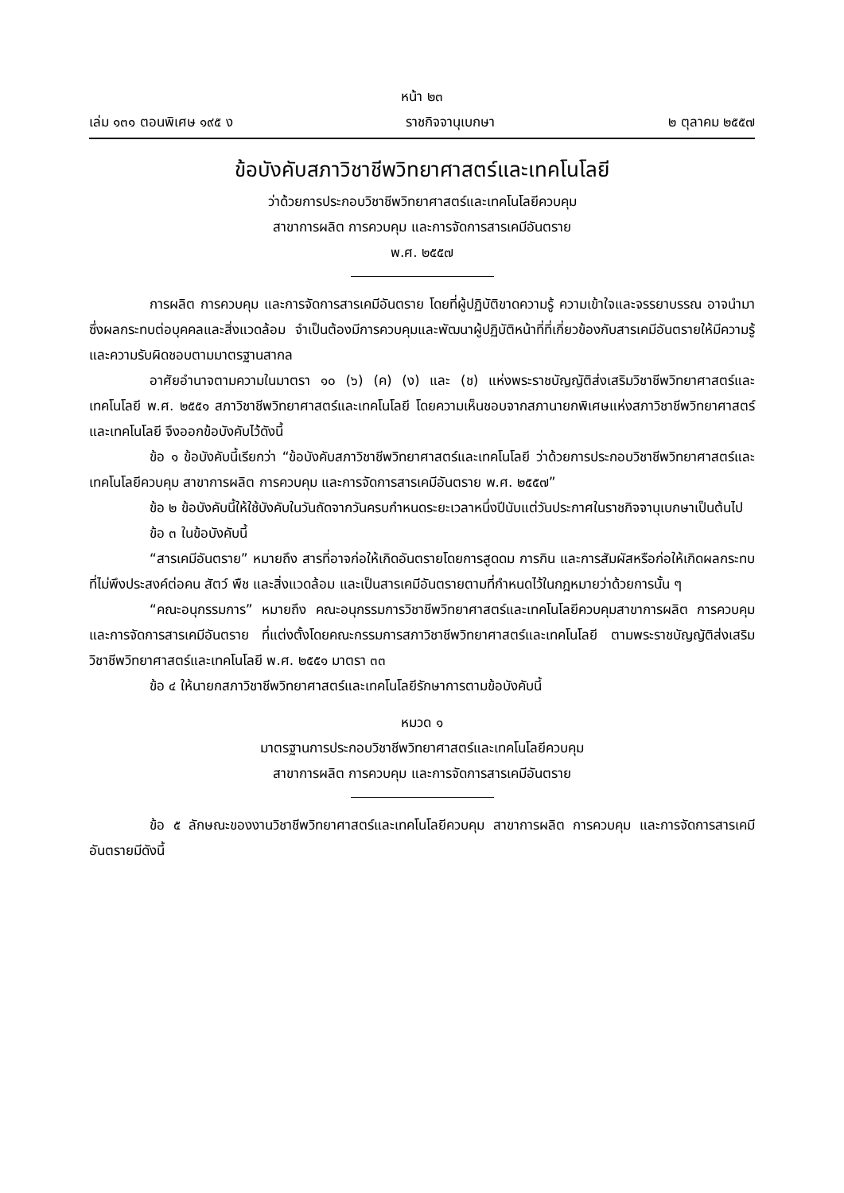หน้า ๒๓
เล่ม ๑๓๑ ตอนพิเศษ ๑๙๕ ง ราชกิจจานุเบกษา ๒ ตุลาคม ๒๕๕๗
ข้อบังคับสภาวิชาชีพวิทยาศาสตร์และเทคโนโลยี
ว่าด้วยการประกอบวิชาชีพวิทยาศาสตร์และเทคโนโลยีควบคุม
สาขาการผลิต การควบคุม และการจัดการสารเคมีอันตราย
พ.ศ. ๒๕๕๗
การผลิต การควบคุม และการจัดการสารเคมีอันตราย โดยที่ผู้ปฏิบัติขาดความรู้ ความเข้าใจและจรรยาบรรณ อาจนำมาซึ่งผลกระทบต่อบุคคลและสิ่งแวดล้อม จำเป็นต้องมีการควบคุมและพัฒนาผู้ปฏิบัติหน้าที่ที่เกี่ยวข้องกับสารเคมีอันตรายให้มีความรู้และความรับผิดชอบตามมาตรฐานสากล
อาศัยอำนาจตามความในมาตรา ๑๐ (๖) (ค) (ง) และ (ช) แห่งพระราชบัญญัติส่งเสริมวิชาชีพวิทยาศาสตร์และเทคโนโลยี พ.ศ. ๒๕๕๑ สภาวิชาชีพวิทยาศาสตร์และเทคโนโลยี โดยความเห็นชอบจากสภานายกพิเศษแห่งสภาวิชาชีพวิทยาศาสตร์และเทคโนโลยี จึงออกข้อบังคับไว้ดังนี้
ข้อ ๑ ข้อบังคับนี้เรียกว่า “ข้อบังคับสภาวิชาชีพวิทยาศาสตร์และเทคโนโลยี ว่าด้วยการประกอบวิชาชีพวิทยาศาสตร์และเทคโนโลยีควบคุม สาขาการผลิต การควบคุม และการจัดการสารเคมีอันตราย พ.ศ. ๒๕๕๗”
ข้อ ๒ ข้อบังคับนี้ให้ใช้บังคับในวันถัดจากวันครบกำหนดระยะเวลาหนึ่งปีนับแต่วันประกาศในราชกิจจานุเบกษาเป็นต้นไป
ข้อ ๓ ในข้อบังคับนี้
“สารเคมีอันตราย” หมายถึง สารที่อาจก่อให้เกิดอันตรายโดยการสูดดม การกิน และการสัมผัสหรือก่อให้เกิดผลกระทบที่ไม่พึงประสงค์ต่อคน สัตว์ พืช และสิ่งแวดล้อม และเป็นสารเคมีอันตรายตามที่กำหนดไว้ในกฎหมายว่าด้วยการนั้น ๆ
“คณะอนุกรรมการ” หมายถึง คณะอนุกรรมการวิชาชีพวิทยาศาสตร์และเทคโนโลยีควบคุมสาขาการผลิต การควบคุม และการจัดการสารเคมีอันตราย ที่แต่งตั้งโดยคณะกรรมการสภาวิชาชีพวิทยาศาสตร์และเทคโนโลยี ตามพระราชบัญญัติส่งเสริมวิชาชีพวิทยาศาสตร์และเทคโนโลยี พ.ศ. ๒๕๕๑ มาตรา ๓๓
ข้อ ๔ ให้นายกสภาวิชาชีพวิทยาศาสตร์และเทคโนโลยีรักษาการตามข้อบังคับนี้
หมวด ๑
มาตรฐานการประกอบวิชาชีพวิทยาศาสตร์และเทคโนโลยีควบคุม
สาขาการผลิต การควบคุม และการจัดการสารเคมีอันตราย
ข้อ ๕ ลักษณะของงานวิชาชีพวิทยาศาสตร์และเทคโนโลยีควบคุม สาขาการผลิต การควบคุม และการจัดการสารเคมีอันตรายมีดังนี้